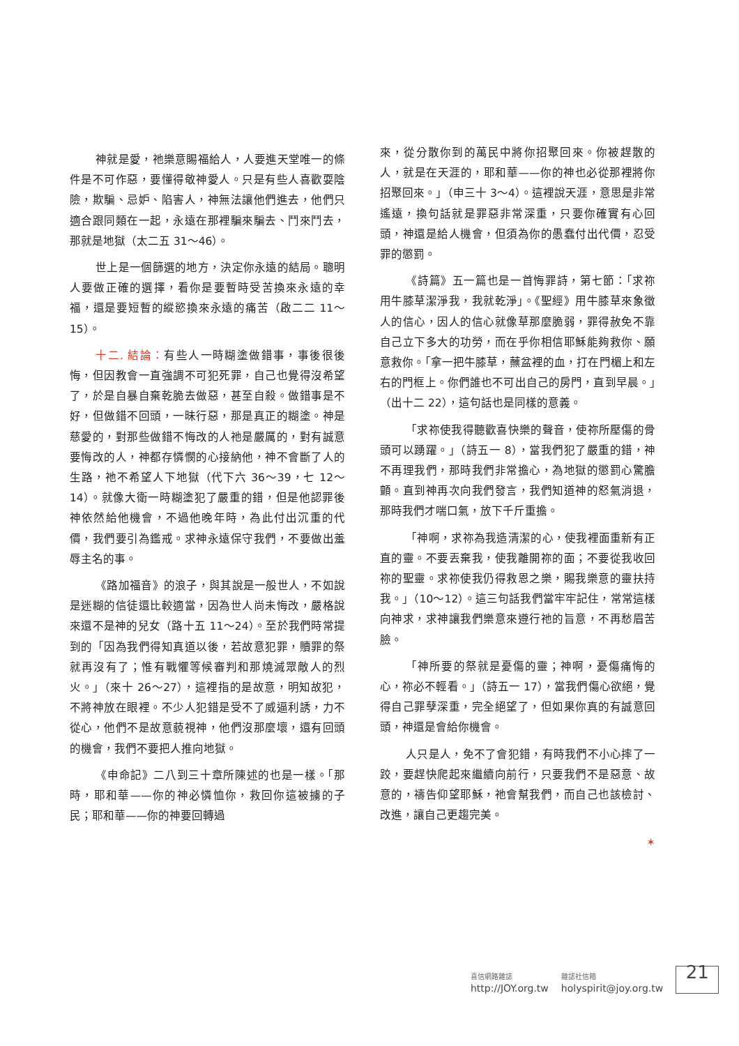神就是愛，祂樂意賜福給人，人要進天堂唯一的條件是不可作惡，要懂得敬神愛人。只是有些人喜歡耍陰險，欺騙、忌妒、陷害人，神無法讓他們進去，他們只適合跟同類在一起，永遠在那裡騙來騙去、鬥來鬥去，那就是地獄（太二五 31～46）。
世上是一個篩選的地方，決定你永遠的結局。聰明人要做正確的選擇，看你是要暫時受苦換來永遠的幸福，還是要短暫的縱慾換來永遠的痛苦（啟二二 11～15）。
十二. 結論：有些人一時糊塗做錯事，事後很後悔，但因教會一直強調不可犯死罪，自己也覺得沒希望了，於是自暴自棄乾脆去做惡，甚至自殺。做錯事是不好，但做錯不回頭，一昧行惡，那是真正的糊塗。神是慈愛的，對那些做錯不悔改的人祂是嚴厲的，對有誠意要悔改的人，神都存憐憫的心接納他，神不會斷了人的生路，祂不希望人下地獄（代下六 36～39，七 12～14）。就像大衛一時糊塗犯了嚴重的錯，但是他認罪後神依然給他機會，不過他晚年時，為此付出沉重的代價，我們要引為鑑戒。求神永遠保守我們，不要做出羞辱主名的事。
《路加福音》的浪子，與其說是一般世人，不如說是迷糊的信徒還比較適當，因為世人尚未悔改，嚴格說來還不是神的兒女（路十五 11～24）。至於我們時常提到的「因為我們得知真道以後，若故意犯罪，贖罪的祭就再沒有了；惟有戰懼等候審判和那燒滅眾敵人的烈火。」（來十 26～27），這裡指的是故意，明知故犯，不將神放在眼裡。不少人犯錯是受不了威逼利誘，力不從心，他們不是故意藐視神，他們沒那麼壞，還有回頭的機會，我們不要把人推向地獄。
《申命記》二八到三十章所陳述的也是一樣。「那時，耶和華——你的神必憐恤你，救回你這被擄的子民；耶和華——你的神要回轉過
來，從分散你到的萬民中將你招聚回來。你被趕散的人，就是在天涯的，耶和華——你的神也必從那裡將你招聚回來。」（申三十 3～4）。這裡說天涯，意思是非常遙遠，換句話就是罪惡非常深重，只要你確實有心回頭，神還是給人機會，但須為你的愚蠢付出代價，忍受罪的懲罰。
《詩篇》五一篇也是一首悔罪詩，第七節：「求祢用牛膝草潔淨我，我就乾淨」。《聖經》用牛膝草來象徵人的信心，因人的信心就像草那麼脆弱，罪得赦免不靠自己立下多大的功勞，而在乎你相信耶穌能夠救你、願意救你。「拿一把牛膝草，蘸盆裡的血，打在門楣上和左右的門框上。你們誰也不可出自己的房門，直到早晨。」（出十二 22），這句話也是同樣的意義。
「求祢使我得聽歡喜快樂的聲音，使祢所壓傷的骨頭可以踴躍。」（詩五一 8），當我們犯了嚴重的錯，神不再理我們，那時我們非常擔心，為地獄的懲罰心驚膽顫。直到神再次向我們發言，我們知道神的怒氣消退，那時我們才喘口氣，放下千斤重擔。
「神啊，求祢為我造清潔的心，使我裡面重新有正直的靈。不要丟棄我，使我離開祢的面；不要從我收回祢的聖靈。求祢使我仍得救恩之樂，賜我樂意的靈扶持我。」（10～12）。這三句話我們當牢牢記住，常常這樣向神求，求神讓我們樂意來遵行祂的旨意，不再愁眉苦臉。
「神所要的祭就是憂傷的靈；神啊，憂傷痛悔的心，祢必不輕看。」（詩五一 17），當我們傷心欲絕，覺得自己罪孽深重，完全絕望了，但如果你真的有誠意回頭，神還是會給你機會。
人只是人，免不了會犯錯，有時我們不小心摔了一跤，要趕快爬起來繼續向前行，只要我們不是惡意、故意的，禱告仰望耶穌，祂會幫我們，而自己也該檢討、改進，讓自己更趨完美。
✶
喜信網路雜誌
http://JOY.org.tw
雜誌社信箱
holyspirit@joy.org.tw
21